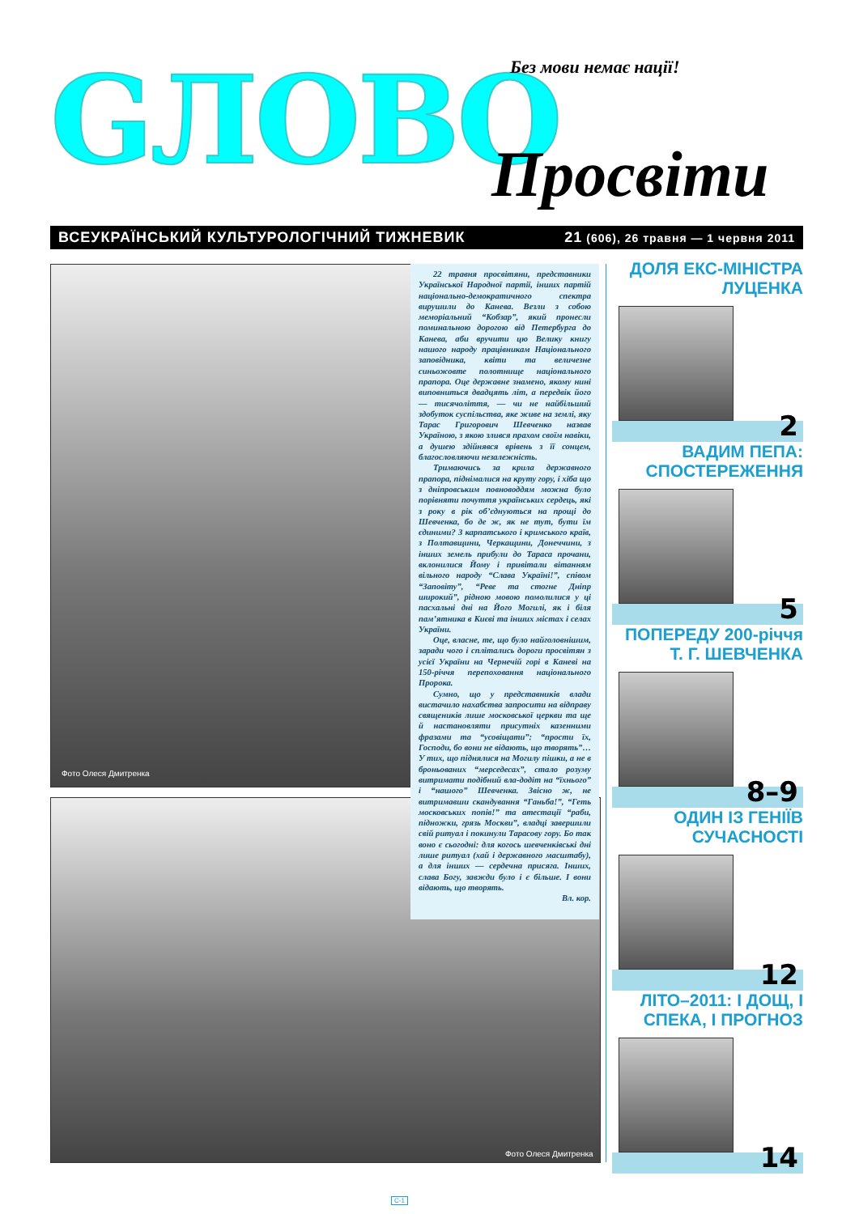GЛОВО Без мови немає нації!
Просвіти
ВСЕУКРАЇНСЬКИЙ КУЛЬТУРОЛОГІЧНИЙ ТИЖНЕВИК 21 (606), 26 травня — 1 червня 2011
Фото Олеся Дмитренка
Фото Олеся Дмитренка
22 травня просвітяни, представники Української Народної партії, інших партій національно-демократичного спектра вирушили до Канева. Везли з собою меморіальний “Кобзар”, який пронесли поминальною дорогою від Петербурга до Канева, аби вручити цю Велику книгу нашого народу працівникам Національного заповідника, квіти та величезне синьожовте полотнище національного прапора. Оце державне знамено, якому нині виповниться двадцять літ, а передвік його — тисячоліття, — чи не найбільший здобуток суспільства, яке живе на землі, яку Тарас Григорович Шевченко назвав Україною, з якою злився прахом своїм навіки, а душею здійнявся врівень з її сонцем, благословляючи незалежність.
Тримаючись за крила державного прапора, піднімалися на круту гору, і хіба що з дніпровським повноводдям можна було порівняти почуття українських сердець, які з року в рік об’єднуються на прощі до Шевченка, бо де ж, як не тут, бути їм єдиними? З карпатського і кримського країв, з Полтавщини, Черкащини, Донеччини, з інших земель прибули до Тараса прочани, вклонилися Йому і привітали вітанням вільного народу “Слава Україні!”, співом “Заповіту”, “Реве та стогне Дніпр широкий”, рідною мовою помолилися у ці пасхальні дні на Його Могилі, як і біля пам’ятника в Києві та інших містах і селах України.
Оце, власне, те, що було найголовнішим, заради чого і сплітались дороги просвітян з усієї України на Чернечій горі в Каневі на 150-річчя перепоховання національного Пророка.
Сумно, що у представників влади вистачило нахабства запросити на відправу священиків лише московської церкви та ще й настановляти присутніх казенними фразами та “усовіщати”: “прости їх, Господи, бо вони не відають, що творять”… У тих, що піднялися на Могилу пішки, а не в броньованих “мерседесах”, стало розуму витримати подібний вла-додіт на “їхнього” і “нашого” Шевченка. Звісно ж, не витримавши скандування “Ганьба!”, “Геть московських попів!” та атестації “раби, підножки, грязь Москви”, владці завершили свій ритуал і покинули Тарасову гору. Бо так воно є сьогодні: для когось шевченківські дні лише ритуал (хай і державного масштабу), а для інших — сердечна присяга. Інших, слава Богу, завжди було і є більше. І вони відають, що творять.
Вл. кор.
ДОЛЯ ЕКС-МІНІСТРА ЛУЦЕНКА
2
ВАДИМ ПЕПА: СПОСТЕРЕЖЕННЯ
5
ПОПЕРЕДУ 200-річчя Т. Г. ШЕВЧЕНКА
8–9
ОДИН ІЗ ГЕНІЇВ СУЧАСНОСТІ
12
ЛІТО–2011: І ДОЩ, І СПЕКА, І ПРОГНОЗ
14
С-1